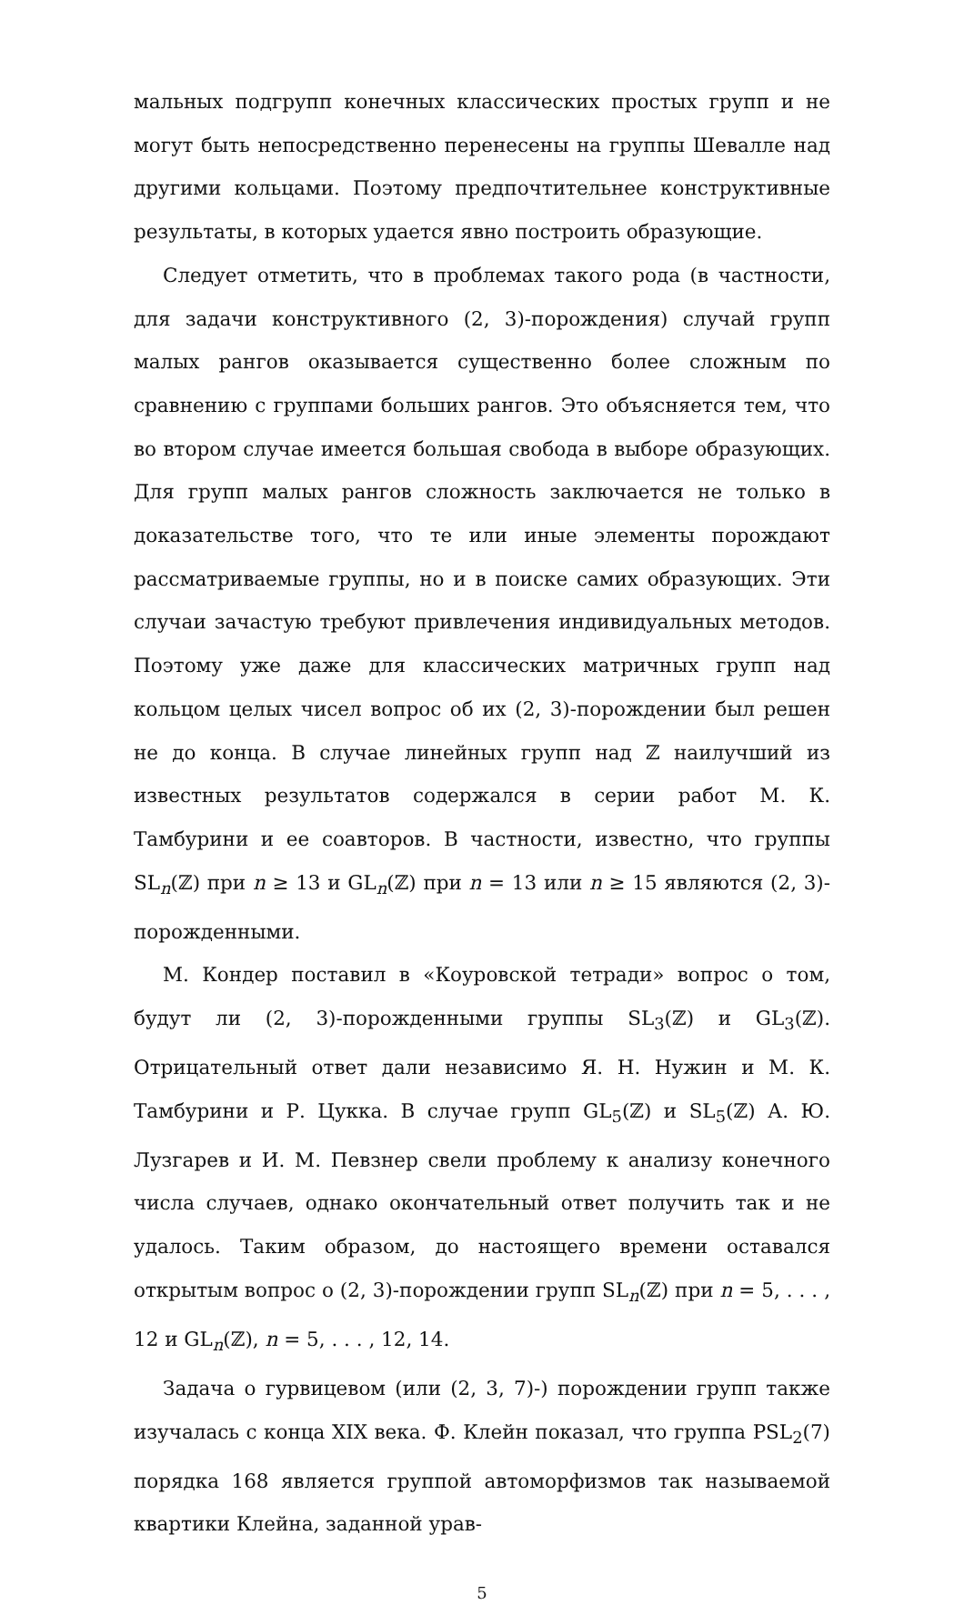мальных подгрупп конечных классических простых групп и не могут быть непосредственно перенесены на группы Шевалле над другими кольцами. Поэтому предпочтительнее конструктивные результаты, в которых удается явно построить образующие.
Следует отметить, что в проблемах такого рода (в частности, для задачи конструктивного (2, 3)-порождения) случай групп малых рангов оказывается существенно более сложным по сравнению с группами больших рангов. Это объясняется тем, что во втором случае имеется большая свобода в выборе образующих. Для групп малых рангов сложность заключается не только в доказательстве того, что те или иные элементы порождают рассматриваемые группы, но и в поиске самих образующих. Эти случаи зачастую требуют привлечения индивидуальных методов. Поэтому уже даже для классических матричных групп над кольцом целых чисел вопрос об их (2, 3)-порождении был решен не до конца. В случае линейных групп над ℤ наилучший из известных результатов содержался в серии работ М. К. Тамбурини и ее соавторов. В частности, известно, что группы SL<sub>n</sub>(ℤ) при n ≥ 13 и GL<sub>n</sub>(ℤ) при n = 13 или n ≥ 15 являются (2, 3)-порожденными.
М. Кондер поставил в «Коуровской тетради» вопрос о том, будут ли (2, 3)-порожденными группы SL<sub>3</sub>(ℤ) и GL<sub>3</sub>(ℤ). Отрицательный ответ дали независимо Я. Н. Нужин и М. К. Тамбурини и Р. Цукка. В случае групп GL<sub>5</sub>(ℤ) и SL<sub>5</sub>(ℤ) А. Ю. Лузгарев и И. М. Певзнер свели проблему к анализу конечного числа случаев, однако окончательный ответ получить так и не удалось. Таким образом, до настоящего времени оставался открытым вопрос о (2, 3)-порождении групп SL<sub>n</sub>(ℤ) при n = 5, . . . , 12 и GL<sub>n</sub>(ℤ), n = 5, . . . , 12, 14.
Задача о гурвицевом (или (2, 3, 7)-) порождении групп также изучалась с конца XIX века. Ф. Клейн показал, что группа PSL<sub>2</sub>(7) порядка 168 является группой автоморфизмов так называемой квартики Клейна, заданной урав-
5